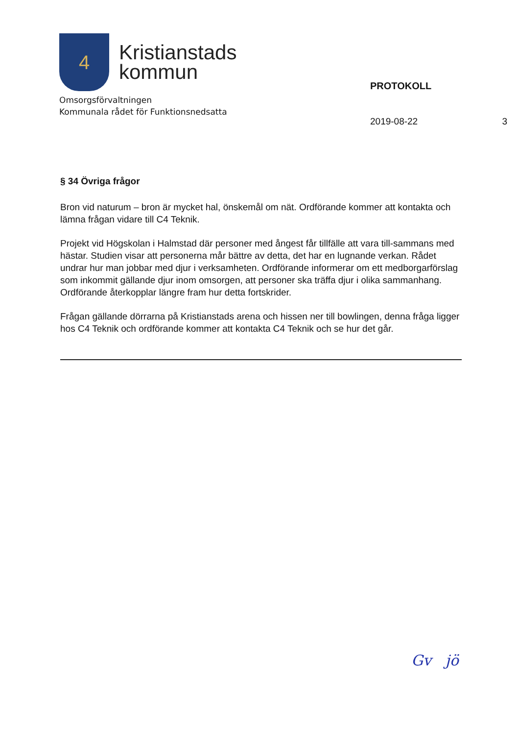4
Kristianstads
kommun
Omsorgsförvaltningen
Kommunala rådet för Funktionsnedsatta
PROTOKOLL
2019-08-22 3
§ 34 Övriga frågor
Bron vid naturum – bron är mycket hal, önskemål om nät. Ordförande kommer att kontakta och lämna frågan vidare till C4 Teknik.
Projekt vid Högskolan i Halmstad där personer med ångest får tillfälle att vara till-sammans med hästar. Studien visar att personerna mår bättre av detta, det har en lugnande verkan. Rådet undrar hur man jobbar med djur i verksamheten. Ordförande informerar om ett medborgarförslag som inkommit gällande djur inom omsorgen, att personer ska träffa djur i olika sammanhang. Ordförande återkopplar längre fram hur detta fortskrider.
Frågan gällande dörrarna på Kristianstads arena och hissen ner till bowlingen, denna fråga ligger hos C4 Teknik och ordförande kommer att kontakta C4 Teknik och se hur det går.
Gv jö